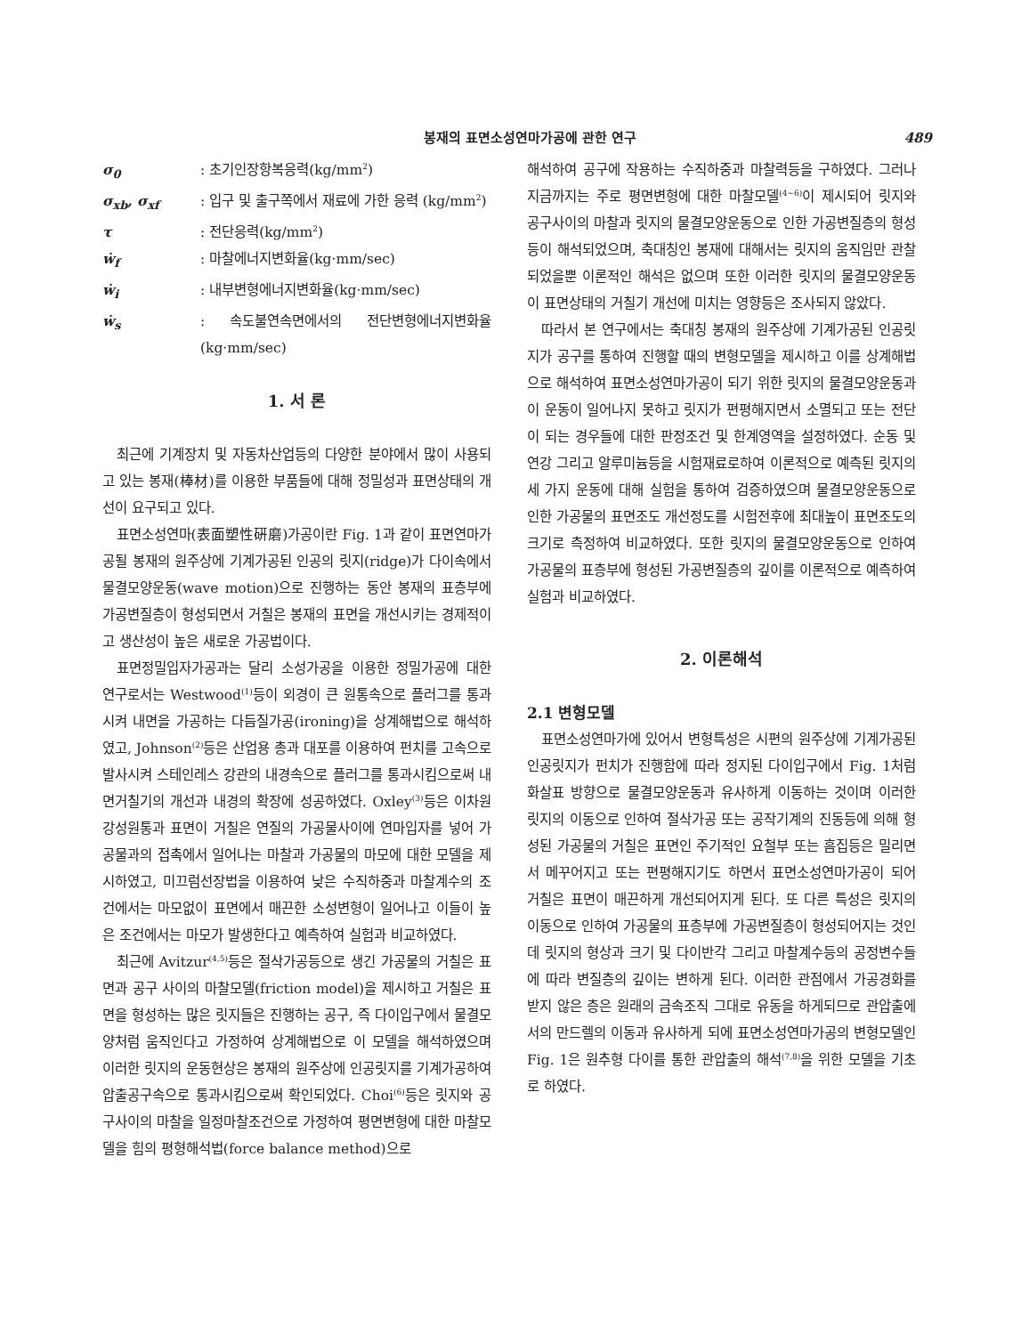봉재의 표면소성연마가공에 관한 연구 489
| σ<sub>0</sub> | : 초기인장항복응력(kg/mm<sup>2</sup>) |
| σ<sub>xb</sub>, σ<sub>xf</sub> | : 입구 및 출구쪽에서 재료에 가한 응력 (kg/mm<sup>2</sup>) |
| τ | : 전단응력(kg/mm<sup>2</sup>) |
| ẇ<sub>f</sub> | : 마찰에너지변화율(kg·mm/sec) |
| ẇ<sub>i</sub> | : 내부변형에너지변화율(kg·mm/sec) |
| ẇ<sub>s</sub> | : 속도불연속면에서의 전단변형에너지변화율(kg·mm/sec) |
1. 서 론
최근에 기계장치 및 자동차산업등의 다양한 분야에서 많이 사용되고 있는 봉재(棒材)를 이용한 부품들에 대해 정밀성과 표면상태의 개선이 요구되고 있다.
표면소성연마(表面塑性硏磨)가공이란 Fig. 1과 같이 표면연마가공될 봉재의 원주상에 기계가공된 인공의 릿지(ridge)가 다이속에서 물결모양운동(wave motion)으로 진행하는 동안 봉재의 표층부에 가공변질층이 형성되면서 거칠은 봉재의 표면을 개선시키는 경제적이고 생산성이 높은 새로운 가공법이다.
표면정밀입자가공과는 달리 소성가공을 이용한 정밀가공에 대한 연구로서는 Westwood<sup>(1)</sup>등이 외경이 큰 원통속으로 플러그를 통과시켜 내면을 가공하는 다듬질가공(ironing)을 상계해법으로 해석하였고, Johnson<sup>(2)</sup>등은 산업용 총과 대포를 이용하여 펀치를 고속으로 발사시켜 스테인레스 강관의 내경속으로 플러그를 통과시킴으로써 내면거칠기의 개선과 내경의 확장에 성공하였다. Oxley<sup>(3)</sup>등은 이차원 강성원통과 표면이 거칠은 연질의 가공물사이에 연마입자를 넣어 가공물과의 접촉에서 일어나는 마찰과 가공물의 마모에 대한 모델을 제시하였고, 미끄럼선장법을 이용하여 낮은 수직하중과 마찰계수의 조건에서는 마모없이 표면에서 매끈한 소성변형이 일어나고 이들이 높은 조건에서는 마모가 발생한다고 예측하여 실험과 비교하였다.
최근에 Avitzur<sup>(4,5)</sup>등은 절삭가공등으로 생긴 가공물의 거칠은 표면과 공구 사이의 마찰모델(friction model)을 제시하고 거칠은 표면을 형성하는 많은 릿지들은 진행하는 공구, 즉 다이입구에서 물결모양처럼 움직인다고 가정하여 상계해법으로 이 모델을 해석하였으며 이러한 릿지의 운동현상은 봉재의 원주상에 인공릿지를 기계가공하여 압출공구속으로 통과시킴으로써 확인되었다. Choi<sup>(6)</sup>등은 릿지와 공구사이의 마찰을 일정마찰조건으로 가정하여 평면변형에 대한 마찰모델을 힘의 평형해석법(force balance method)으로
해석하여 공구에 작용하는 수직하중과 마찰력등을 구하였다. 그러나 지금까지는 주로 평면변형에 대한 마찰모델<sup>(4~6)</sup>이 제시되어 릿지와 공구사이의 마찰과 릿지의 물결모양운동으로 인한 가공변질층의 형성등이 해석되었으며, 축대칭인 봉재에 대해서는 릿지의 움직임만 관찰되었을뿐 이론적인 해석은 없으며 또한 이러한 릿지의 물결모양운동이 표면상태의 거칠기 개선에 미치는 영향등은 조사되지 않았다.
따라서 본 연구에서는 축대칭 봉재의 원주상에 기계가공된 인공릿지가 공구를 통하여 진행할 때의 변형모델을 제시하고 이를 상계해법으로 해석하여 표면소성연마가공이 되기 위한 릿지의 물결모양운동과 이 운동이 일어나지 못하고 릿지가 편평해지면서 소멸되고 또는 전단이 되는 경우들에 대한 판정조건 및 한계영역을 설정하였다. 순동 및 연강 그리고 알루미늄등을 시험재료로하여 이론적으로 예측된 릿지의 세 가지 운동에 대해 실험을 통하여 검증하였으며 물결모양운동으로 인한 가공물의 표면조도 개선정도를 시험전후에 최대높이 표면조도의 크기로 측정하여 비교하였다. 또한 릿지의 물결모양운동으로 인하여 가공물의 표층부에 형성된 가공변질층의 깊이를 이론적으로 예측하여 실험과 비교하였다.
2. 이론해석
2.1 변형모델
표면소성연마가에 있어서 변형특성은 시편의 원주상에 기계가공된 인공릿지가 펀치가 진행함에 따라 정지된 다이입구에서 Fig. 1처럼 화살표 방향으로 물결모양운동과 유사하게 이동하는 것이며 이러한 릿지의 이동으로 인하여 절삭가공 또는 공작기계의 진동등에 의해 형성된 가공물의 거칠은 표면인 주기적인 요철부 또는 흠집등은 밀리면서 메꾸어지고 또는 편평해지기도 하면서 표면소성연마가공이 되어 거칠은 표면이 매끈하게 개선되어지게 된다. 또 다른 특성은 릿지의 이동으로 인하여 가공물의 표층부에 가공변질층이 형성되어지는 것인데 릿지의 형상과 크기 및 다이반각 그리고 마찰계수등의 공정변수들에 따라 변질층의 깊이는 변하게 된다. 이러한 관점에서 가공경화를 받지 않은 층은 원래의 금속조직 그대로 유동을 하게되므로 관압출에서의 만드렐의 이동과 유사하게 되에 표면소성연마가공의 변형모델인 Fig. 1은 원추형 다이를 통한 관압출의 해석<sup>(7,8)</sup>을 위한 모델을 기초로 하였다.